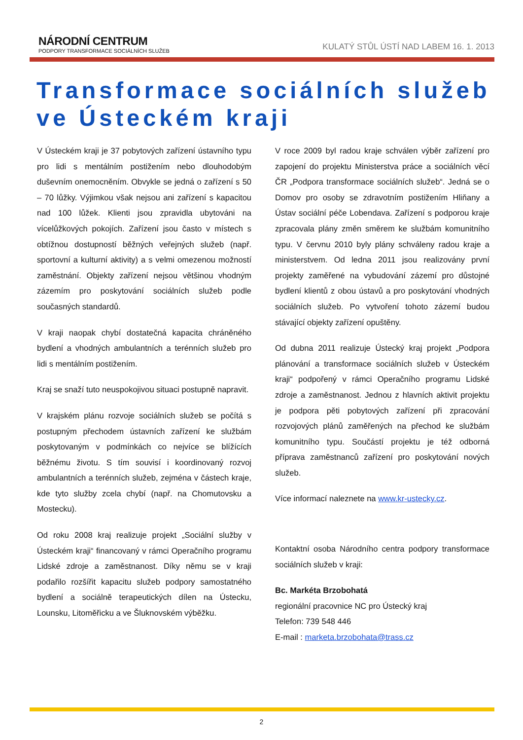NÁRODNÍ CENTRUM
PODPORY TRANSFORMACE SOCIÁLNÍCH SLUŽEB
KULATÝ STŮL ÚSTÍ NAD LABEM 16. 1. 2013
Transformace sociálních služeb
ve Ústeckém kraji
V Ústeckém kraji je 37 pobytových zařízení ústavního typu pro lidi s mentálním postižením nebo dlouhodobým duševním onemocněním. Obvykle se jedná o zařízení s 50 – 70 lůžky. Výjimkou však nejsou ani zařízení s kapacitou nad 100 lůžek. Klienti jsou zpravidla ubytováni na vícelůžkových pokojích. Zařízení jsou často v místech s obtížnou dostupností běžných veřejných služeb (např. sportovní a kulturní aktivity) a s velmi omezenou možností zaměstnání. Objekty zařízení nejsou většinou vhodným zázemím pro poskytování sociálních služeb podle současných standardů.
V kraji naopak chybí dostatečná kapacita chráněného bydlení a vhodných ambulantních a terénních služeb pro lidi s mentálním postižením.
Kraj se snaží tuto neuspokojivou situaci postupně napravit.
V krajském plánu rozvoje sociálních služeb se počítá s postupným přechodem ústavních zařízení ke službám poskytovaným v podmínkách co nejvíce se blížících běžnému životu. S tím souvisí i koordinovaný rozvoj ambulantních a terénních služeb, zejména v částech kraje, kde tyto služby zcela chybí (např. na Chomutovsku a Mostecku).
Od roku 2008 kraj realizuje projekt „Sociální služby v Ústeckém kraji“ financovaný v rámci Operačního programu Lidské zdroje a zaměstnanost. Díky němu se v kraji podařilo rozšířit kapacitu služeb podpory samostatného bydlení a sociálně terapeutických dílen na Ústecku, Lounsku, Litoměřicku a ve Šluknovském výběžku.
V roce 2009 byl radou kraje schválen výběr zařízení pro zapojení do projektu Ministerstva práce a sociálních věcí ČR „Podpora transformace sociálních služeb“. Jedná se o Domov pro osoby se zdravotním postižením Hliňany a Ústav sociální péče Lobendava. Zařízení s podporou kraje zpracovala plány změn směrem ke službám komunitního typu. V červnu 2010 byly plány schváleny radou kraje a ministerstvem. Od ledna 2011 jsou realizovány první projekty zaměřené na vybudování zázemí pro důstojné bydlení klientů z obou ústavů a pro poskytování vhodných sociálních služeb. Po vytvoření tohoto zázemí budou stávající objekty zařízení opuštěny.
Od dubna 2011 realizuje Ústecký kraj projekt „Podpora plánování a transformace sociálních služeb v Ústeckém kraji“ podpořený v rámci Operačního programu Lidské zdroje a zaměstnanost. Jednou z hlavních aktivit projektu je podpora pěti pobytových zařízení při zpracování rozvojových plánů zaměřených na přechod ke službám komunitního typu. Součástí projektu je též odborná příprava zaměstnanců zařízení pro poskytování nových služeb.
Více informací naleznete na www.kr-ustecky.cz.
Kontaktní osoba Národního centra podpory transformace sociálních služeb v kraji:
Bc. Markéta Brzobohatá
regionální pracovnice NC pro Ústecký kraj
Telefon: 739 548 446
E-mail : marketa.brzobohata@trass.cz
2